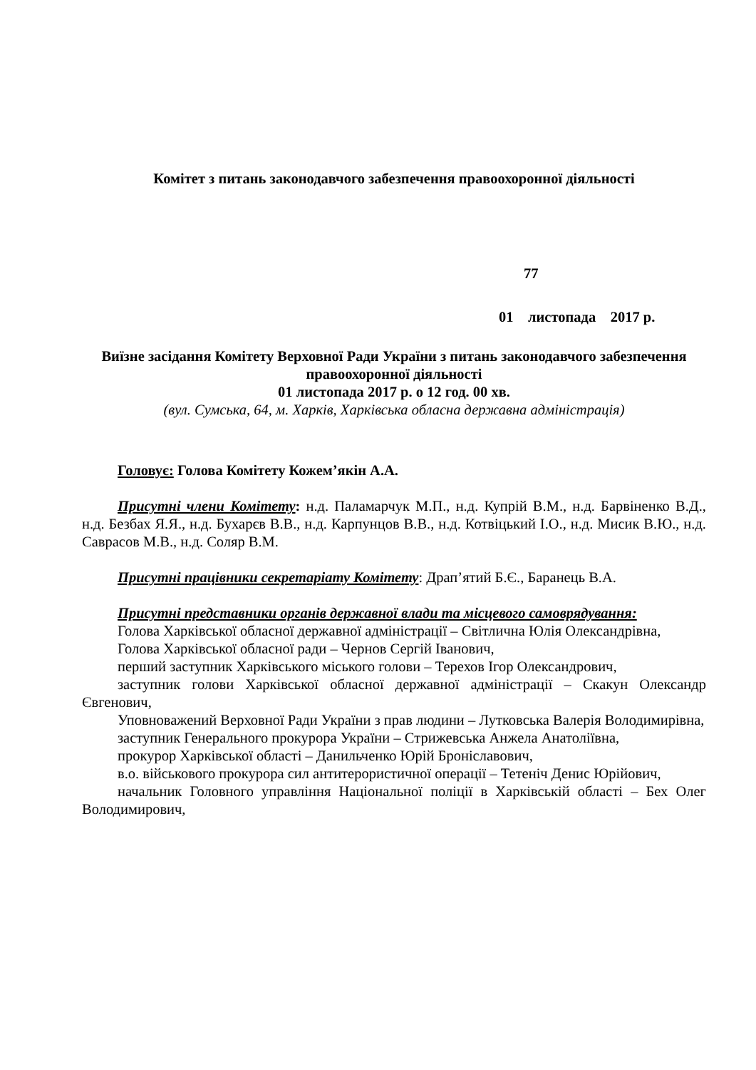Комітет з питань законодавчого забезпечення правоохоронної діяльності
77
01 листопада 2017 р.
Виїзне засідання Комітету Верховної Ради України з питань законодавчого забезпечення правоохоронної діяльності
01 листопада 2017 р. о 12 год. 00 хв.
(вул. Сумська, 64, м. Харків, Харківська обласна державна адміністрація)
Головує: Голова Комітету Кожем’якін А.А.
Присутні члени Комітету: н.д. Паламарчук М.П., н.д. Купрій В.М., н.д. Барвіненко В.Д., н.д. Безбах Я.Я., н.д. Бухарєв В.В., н.д. Карпунцов В.В., н.д. Котвіцький І.О., н.д. Мисик В.Ю., н.д. Саврасов М.В., н.д. Соляр В.М.
Присутні працівники секретаріату Комітету: Драп’ятий Б.Є., Баранець В.А.
Присутні представники органів державної влади та місцевого самоврядування:
Голова Харківської обласної державної адміністрації – Світлична Юлія Олександрівна,
Голова Харківської обласної ради – Чернов Сергій Іванович,
перший заступник Харківського міського голови – Терехов Ігор Олександрович,
заступник голови Харківської обласної державної адміністрації – Скакун Олександр Євгенович,
Уповноважений Верховної Ради України з прав людини – Лутковська Валерія Володимирівна,
заступник Генерального прокурора України – Стрижевська Анжела Анатоліївна,
прокурор Харківської області – Данильченко Юрій Броніславович,
в.о. військового прокурора сил антитерористичної операції – Тетеніч Денис Юрійович,
начальник Головного управління Національної поліції в Харківській області – Бех Олег Володимирович,